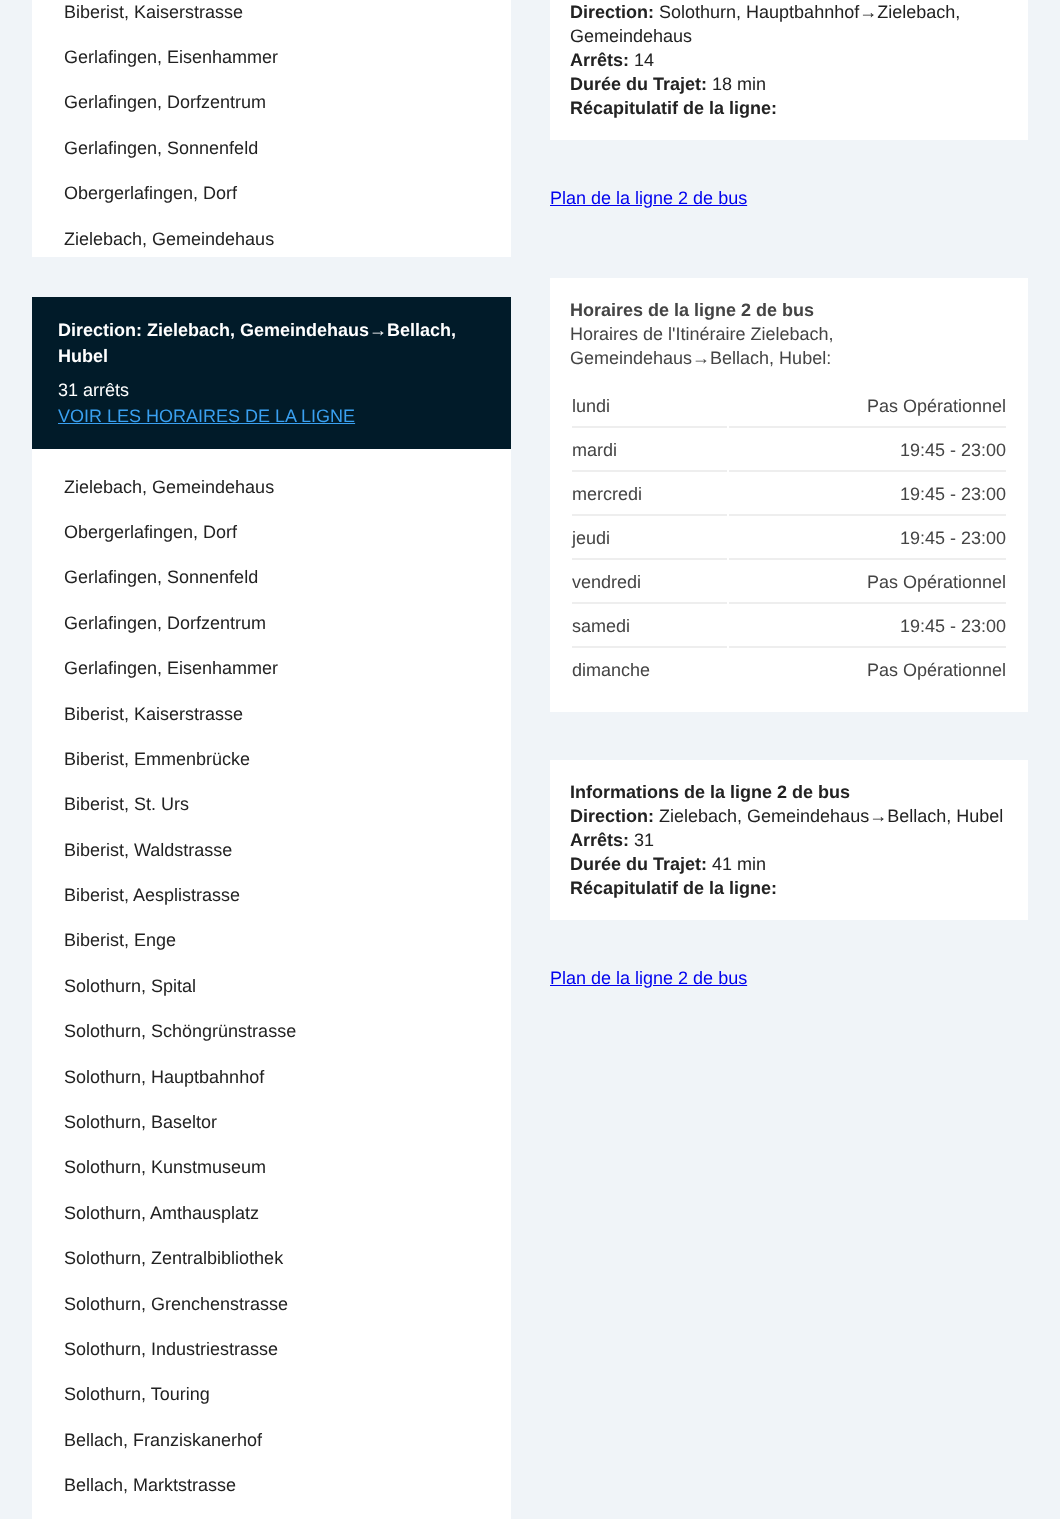Biberist, Kaiserstrasse
Gerlafingen, Eisenhammer
Gerlafingen, Dorfzentrum
Gerlafingen, Sonnenfeld
Obergerlafingen, Dorf
Zielebach, Gemeindehaus
Direction: Zielebach, Gemeindehaus→Bellach, Hubel
31 arrêts
VOIR LES HORAIRES DE LA LIGNE
Zielebach, Gemeindehaus
Obergerlafingen, Dorf
Gerlafingen, Sonnenfeld
Gerlafingen, Dorfzentrum
Gerlafingen, Eisenhammer
Biberist, Kaiserstrasse
Biberist, Emmenbrücke
Biberist, St. Urs
Biberist, Waldstrasse
Biberist, Aesplistrasse
Biberist, Enge
Solothurn, Spital
Solothurn, Schöngrünstrasse
Solothurn, Hauptbahnhof
Solothurn, Baseltor
Solothurn, Kunstmuseum
Solothurn, Amthausplatz
Solothurn, Zentralbibliothek
Solothurn, Grenchenstrasse
Solothurn, Industriestrasse
Solothurn, Touring
Bellach, Franziskanerhof
Bellach, Marktstrasse
Direction: Solothurn, Hauptbahnhof→Zielebach, Gemeindehaus
Arrêts: 14
Durée du Trajet: 18 min
Récapitulatif de la ligne:
Plan de la ligne 2 de bus
Horaires de la ligne 2 de bus
Horaires de l'Itinéraire Zielebach, Gemeindehaus→Bellach, Hubel:
| lundi | Pas Opérationnel |
| mardi | 19:45 - 23:00 |
| mercredi | 19:45 - 23:00 |
| jeudi | 19:45 - 23:00 |
| vendredi | Pas Opérationnel |
| samedi | 19:45 - 23:00 |
| dimanche | Pas Opérationnel |
Informations de la ligne 2 de bus
Direction: Zielebach, Gemeindehaus→Bellach, Hubel
Arrêts: 31
Durée du Trajet: 41 min
Récapitulatif de la ligne:
Plan de la ligne 2 de bus